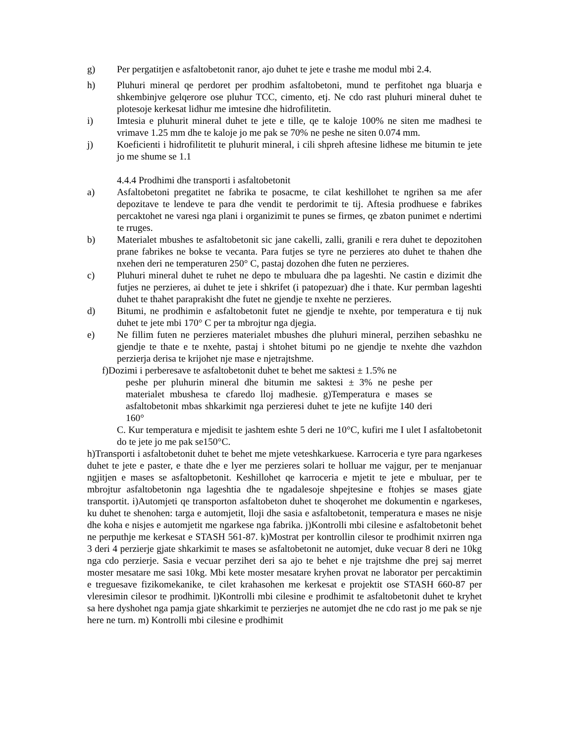g) Per pergatitjen e asfaltobetonit ranor, ajo duhet te jete e trashe me modul mbi 2.4.
h) Pluhuri mineral qe perdoret per prodhim asfaltobetoni, mund te perfitohet nga bluarja e shkembinjve gelqerore ose pluhur TCC, cimento, etj. Ne cdo rast pluhuri mineral duhet te plotesoje kerkesat lidhur me imtesine dhe hidrofilitetin.
i) Imtesia e pluhurit mineral duhet te jete e tille, qe te kaloje 100% ne siten me madhesi te vrimave 1.25 mm dhe te kaloje jo me pak se 70% ne peshe ne siten 0.074 mm.
j) Koeficienti i hidrofilitetit te pluhurit mineral, i cili shpreh aftesine lidhese me bitumin te jete jo me shume se 1.1
4.4.4 Prodhimi dhe transporti i asfaltobetonit
a) Asfaltobetoni pregatitet ne fabrika te posacme, te cilat keshillohet te ngrihen sa me afer depozitave te lendeve te para dhe vendit te perdorimit te tij. Aftesia prodhuese e fabrikes percaktohet ne varesi nga plani i organizimit te punes se firmes, qe zbaton punimet e ndertimi te rruges.
b) Materialet mbushes te asfaltobetonit sic jane cakelli, zalli, granili e rera duhet te depozitohen prane fabrikes ne bokse te vecanta. Para futjes se tyre ne perzieres ato duhet te thahen dhe nxehen deri ne temperaturen 250° C, pastaj dozohen dhe futen ne perzieres.
c) Pluhuri mineral duhet te ruhet ne depo te mbuluara dhe pa lageshti. Ne castin e dizimit dhe futjes ne perzieres, ai duhet te jete i shkrifet (i patopezuar) dhe i thate. Kur permban lageshti duhet te thahet paraprakisht dhe futet ne gjendje te nxehte ne perzieres.
d) Bitumi, ne prodhimin e asfaltobetonit futet ne gjendje te nxehte, por temperatura e tij nuk duhet te jete mbi 170° C per ta mbrojtur nga djegia.
e) Ne fillim futen ne perzieres materialet mbushes dhe pluhuri mineral, perzihen sebashku ne gjendje te thate e te nxehte, pastaj i shtohet bitumi po ne gjendje te nxehte dhe vazhdon perzierja derisa te krijohet nje mase e njetrajtshme.
f)Dozimi i perberesave te asfaltobetonit duhet te behet me saktesi ± 1.5% ne
peshe per pluhurin mineral dhe bitumin me saktesi ± 3% ne peshe per materialet mbushesa te cfaredo lloj madhesie. g)Temperatura e mases se asfaltobetonit mbas shkarkimit nga perzieresi duhet te jete ne kufijte 140 deri 160°
C. Kur temperatura e mjedisit te jashtem eshte 5 deri ne 10°C, kufiri me I ulet I asfaltobetonit do te jete jo me pak se150°C.
h)Transporti i asfaltobetonit duhet te behet me mjete veteshkarkuese. Karroceria e tyre para ngarkeses duhet te jete e paster, e thate dhe e lyer me perzieres solari te holluar me vajgur, per te menjanuar ngjitjen e mases se asfaltopbetonit. Keshillohet qe karroceria e mjetit te jete e mbuluar, per te mbrojtur asfaltobetonin nga lageshtia dhe te ngadalesoje shpejtesine e ftohjes se mases gjate transportit. i)Automjeti qe transporton asfaltobeton duhet te shoqerohet me dokumentin e ngarkeses, ku duhet te shenohen: targa e automjetit, lloji dhe sasia e asfaltobetonit, temperatura e mases ne nisje dhe koha e nisjes e automjetit me ngarkese nga fabrika. j)Kontrolli mbi cilesine e asfaltobetonit behet ne perputhje me kerkesat e STASH 561-87. k)Mostrat per kontrollin cilesor te prodhimit nxirren nga 3 deri 4 perzierje gjate shkarkimit te mases se asfaltobetonit ne automjet, duke vecuar 8 deri ne 10kg nga cdo perzierje. Sasia e vecuar perzihet deri sa ajo te behet e nje trajtshme dhe prej saj merret moster mesatare me sasi 10kg. Mbi kete moster mesatare kryhen provat ne laborator per percaktimin e treguesave fizikomekanike, te cilet krahasohen me kerkesat e projektit ose STASH 660-87 per vleresimin cilesor te prodhimit. l)Kontrolli mbi cilesine e prodhimit te asfaltobetonit duhet te kryhet sa here dyshohet nga pamja gjate shkarkimit te perzierjes ne automjet dhe ne cdo rast jo me pak se nje here ne turn. m) Kontrolli mbi cilesine e prodhimit